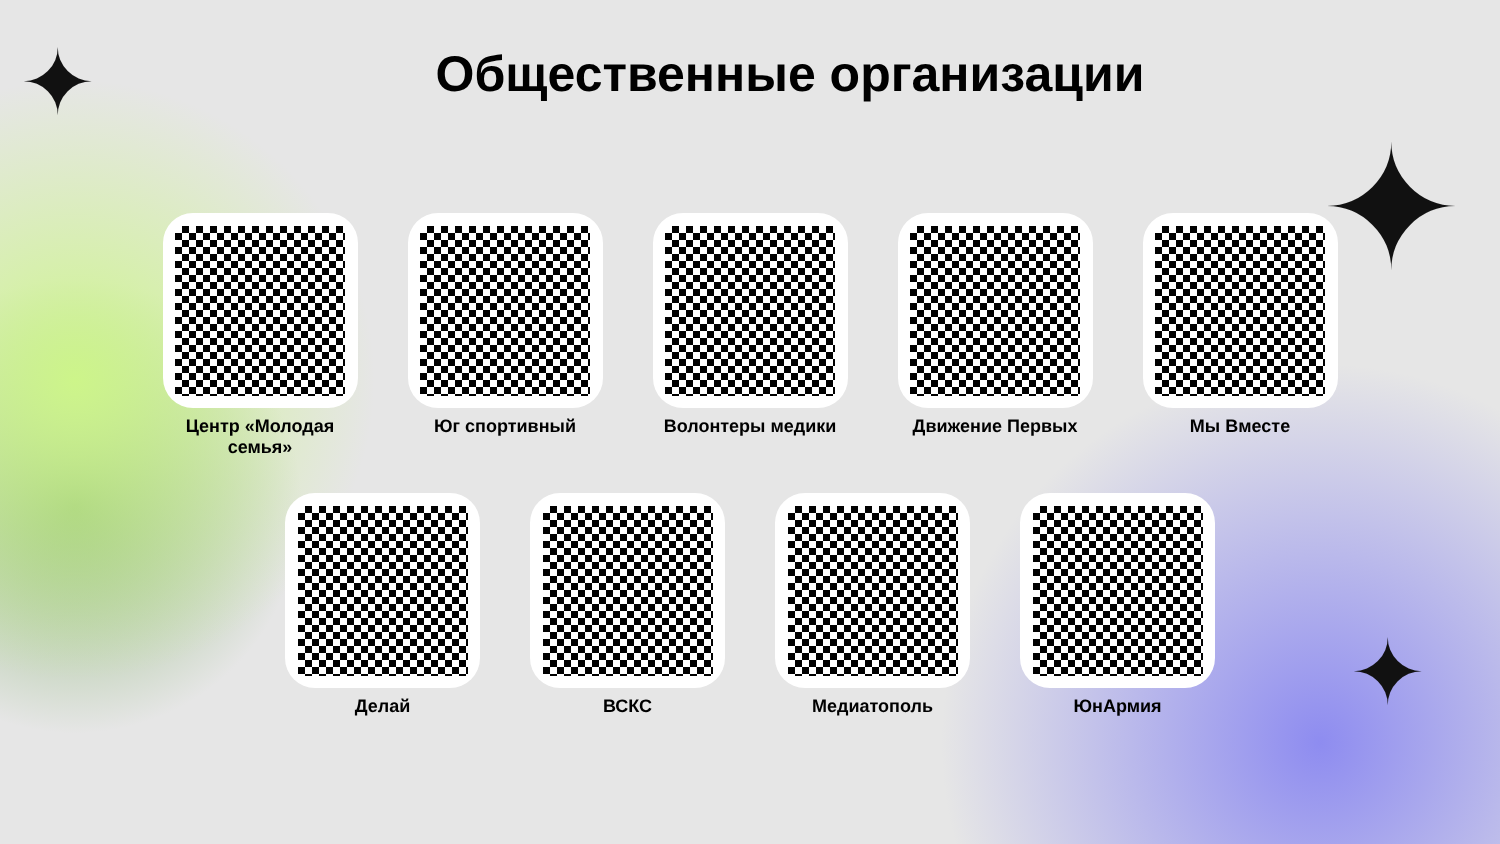✦
✦
✦
Общественные организации
Центр «Молодая семья»
Юг спортивный Волонтеры медики Движение Первых Мы Вместе
Делай ВСКС Медиатополь ЮнАрмия